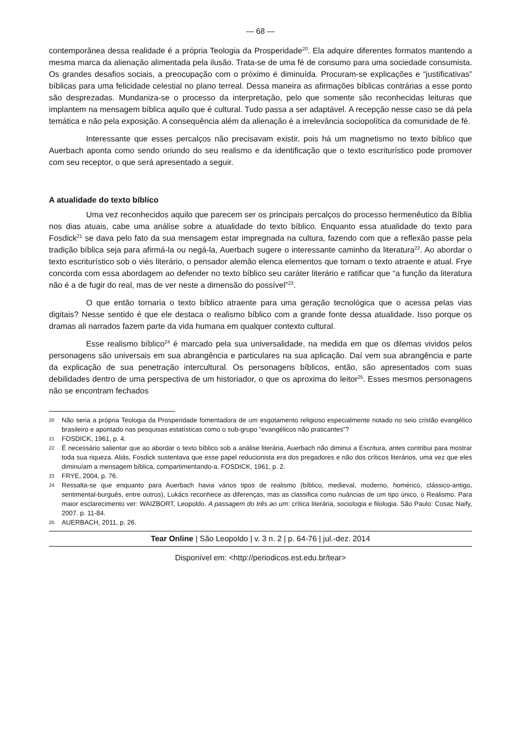— 68 —
contemporânea dessa realidade é a própria Teologia da Prosperidade<sup>20</sup>. Ela adquire diferentes formatos mantendo a mesma marca da alienação alimentada pela ilusão. Trata-se de uma fé de consumo para uma sociedade consumista. Os grandes desafios sociais, a preocupação com o próximo é diminuída. Procuram-se explicações e “justificativas” bíblicas para uma felicidade celestial no plano terreal. Dessa maneira as afirmações bíblicas contrárias a esse ponto são desprezadas. Mundaniza-se o processo da interpretação, pelo que somente são reconhecidas leituras que implantem na mensagem bíblica aquilo que é cultural. Tudo passa a ser adaptável. A recepção nesse caso se dá pela temática e não pela exposição. A consequência além da alienação é a irrelevância sociopolítica da comunidade de fé.
Interessante que esses percalços não precisavam existir, pois há um magnetismo no texto bíblico que Auerbach aponta como sendo oriundo do seu realismo e da identificação que o texto escriturístico pode promover com seu receptor, o que será apresentado a seguir.
A atualidade do texto bíblico
Uma vez reconhecidos aquilo que parecem ser os principais percalços do processo hermenêutico da Bíblia nos dias atuais, cabe uma análise sobre a atualidade do texto bíblico. Enquanto essa atualidade do texto para Fosdick<sup>21</sup> se dava pelo fato da sua mensagem estar impregnada na cultura, fazendo com que a reflexão passe pela tradição bíblica seja para afirmá-la ou negá-la, Auerbach sugere o interessante caminho da literatura<sup>22</sup>. Ao abordar o texto escriturístico sob o viés literário, o pensador alemão elenca elementos que tornam o texto atraente e atual. Frye concorda com essa abordagem ao defender no texto bíblico seu caráter literário e ratificar que “a função da literatura não é a de fugir do real, mas de ver neste a dimensão do possível”<sup>23</sup>.
O que então tornaria o texto bíblico atraente para uma geração tecnológica que o acessa pelas vias digitais? Nesse sentido é que ele destaca o realismo bíblico com a grande fonte dessa atualidade. Isso porque os dramas ali narrados fazem parte da vida humana em qualquer contexto cultural.
Esse realismo bíblico<sup>24</sup> é marcado pela sua universalidade, na medida em que os dilemas vividos pelos personagens são universais em sua abrangência e particulares na sua aplicação. Daí vem sua abrangência e parte da explicação de sua penetração intercultural. Os personagens bíblicos, então, são apresentados com suas debilidades dentro de uma perspectiva de um historiador, o que os aproxima do leitor<sup>25</sup>. Esses mesmos personagens não se encontram fechados
20 Não seria a própria Teologia da Prosperidade fomentadora de um esgotamento religioso especialmente notado no seio cristão evangélico brasileiro e apontado nas pesquisas estatísticas como o sub-grupo “evangélicos não praticantes”?
21 FOSDICK, 1961, p. 4.
22 É necessário salientar que ao abordar o texto bíblico sob a análise literária, Auerbach não diminui a Escritura, antes contribui para mostrar toda sua riqueza. Aliás, Fosdick sustentava que esse papel reducionista era dos pregadores e não dos críticos literários, uma vez que eles diminuíam a mensagem bíblica, compartimentando-a. FOSDICK, 1961, p. 2.
23 FRYE, 2004, p. 76.
24 Ressalta-se que enquanto para Auerbach havia vários tipos de realismo (bíblico, medieval, moderno, homérico, clássico-antigo, sentimental-burguês, entre outros), Lukács reconhece as diferenças, mas as classifica como nuâncias de um tipo único, o Realismo. Para maior esclarecimento ver: WAIZBORT, Leopoldo. A passagem do três ao um: crítica literária, sociologia e filologia. São Paulo: Cosac Naify, 2007. p. 11-84.
25 AUERBACH, 2011, p. 26.
Tear Online | São Leopoldo | v. 3 n. 2 | p. 64-76 | jul.-dez. 2014
Disponível em: <http://periodicos.est.edu.br/tear>